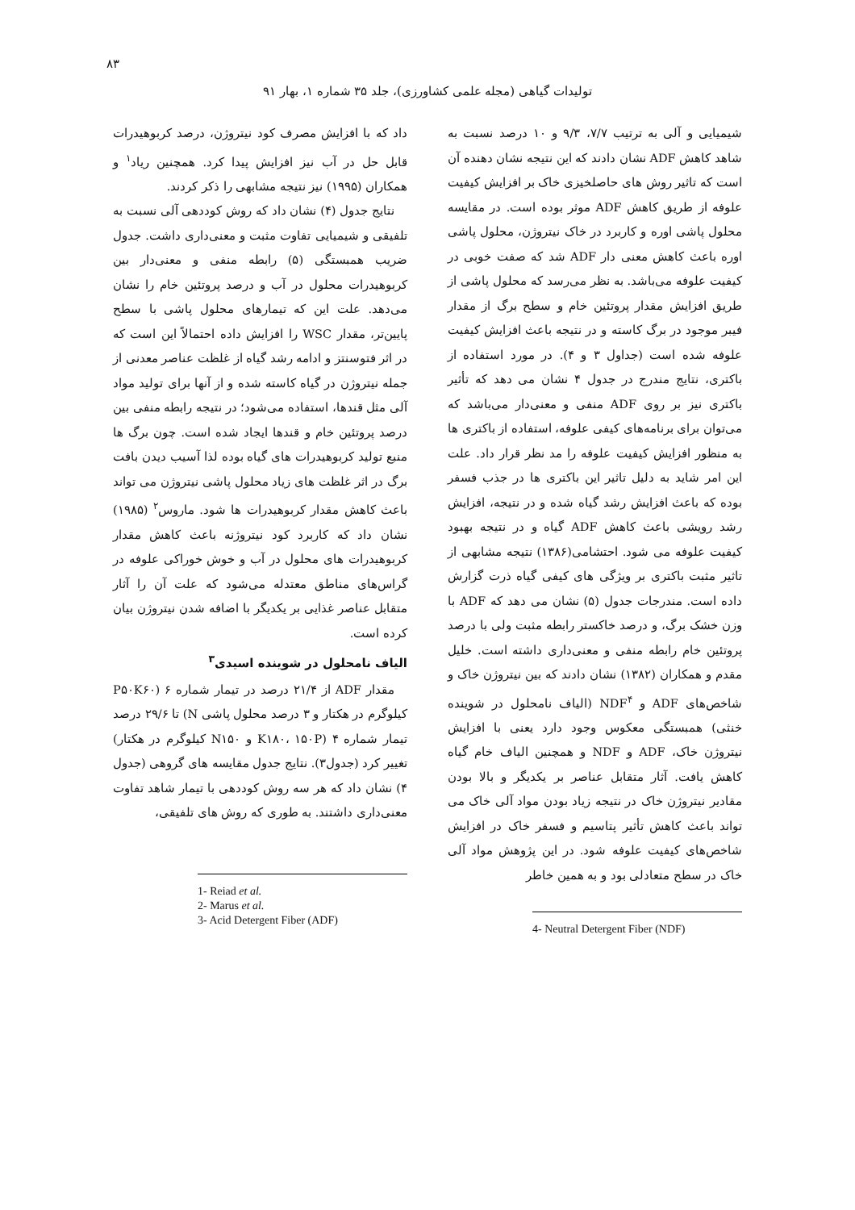۸۳
تولیدات گیاهی (مجله علمی کشاورزی)، جلد ۳۵ شماره ۱، بهار ۹۱
داد که با افزایش مصرف کود نیتروژن، درصد کربوهیدرات قابل حل در آب نیز افزایش پیدا کرد. همچنین ریاد<sup>۱</sup> و همکاران (۱۹۹۵) نیز نتیجه مشابهی را ذکر کردند.
نتایج جدول (۴) نشان داد که روش کوددهی آلی نسبت به تلفیقی و شیمیایی تفاوت مثبت و معنی‌داری داشت. جدول ضریب همبستگی (۵) رابطه منفی و معنی‌دار بین کربوهیدرات محلول در آب و درصد پروتئین خام را نشان می‌دهد. علت این که تیمارهای محلول پاشی با سطح پایین‌تر، مقدار WSC را افزایش داده احتمالاً این است که در اثر فتوسنتز و ادامه رشد گیاه از غلظت عناصر معدنی از جمله نیتروژن در گیاه کاسته شده و از آنها برای تولید مواد آلی مثل قندها، استفاده می‌شود؛ در نتیجه رابطه منفی بین درصد پروتئین خام و قندها ایجاد شده است. چون برگ ها منبع تولید کربوهیدرات های گیاه بوده لذا آسیب دیدن بافت برگ در اثر غلظت های زیاد محلول پاشی نیتروژن می تواند باعث کاهش مقدار کربوهیدرات ها شود. ماروس<sup>۲</sup> (۱۹۸۵) نشان داد که کاربرد کود نیتروژنه باعث کاهش مقدار کربوهیدرات های محلول در آب و خوش خوراکی علوفه در گراس‌های مناطق معتدله می‌شود که علت آن را آثار متقابل عناصر غذایی بر یکدیگر با اضافه شدن نیتروژن بیان کرده است.
الیاف نامحلول در شوینده اسیدی<sup>۳</sup>
مقدار ADF از ۲۱/۴ درصد در تیمار شماره ۶ (P۵۰K۶۰ کیلوگرم در هکتار و ۳ درصد محلول پاشی N) تا ۲۹/۶ درصد تیمار شماره ۴ (K۱۸۰، ۱۵۰P و N۱۵۰ کیلوگرم در هکتار) تغییر کرد (جدول۳). نتایج جدول مقایسه های گروهی (جدول ۴) نشان داد که هر سه روش کوددهی با تیمار شاهد تفاوت معنی‌داری داشتند. به طوری که روش های تلفیقی،
1- Reiad et al.
2- Marus et al.
3- Acid Detergent Fiber (ADF)
شیمیایی و آلی به ترتیب ۷/۷، ۹/۳ و ۱۰ درصد نسبت به شاهد کاهش ADF نشان دادند که این نتیجه نشان دهنده آن است که تاثیر روش های حاصلخیزی خاک بر افزایش کیفیت علوفه از طریق کاهش ADF موثر بوده است. در مقایسه محلول پاشی اوره و کاربرد در خاک نیتروژن، محلول پاشی اوره باعث کاهش معنی دار ADF شد که صفت خوبی در کیفیت علوفه می‌باشد. به نظر می‌رسد که محلول پاشی از طریق افزایش مقدار پروتئین خام و سطح برگ از مقدار فیبر موجود در برگ کاسته و در نتیجه باعث افزایش کیفیت علوفه شده است (جداول ۳ و ۴). در مورد استفاده از باکتری، نتایج مندرج در جدول ۴ نشان می دهد که تأثیر باکتری نیز بر روی ADF منفی و معنی‌دار می‌باشد که می‌توان برای برنامه‌های کیفی علوفه، استفاده از باکتری ها به منظور افزایش کیفیت علوفه را مد نظر قرار داد. علت این امر شاید به دلیل تاثیر این باکتری ها در جذب فسفر بوده که باعث افزایش رشد گیاه شده و در نتیجه، افزایش رشد رویشی باعث کاهش ADF گیاه و در نتیجه بهبود کیفیت علوفه می شود. احتشامی(۱۳۸۶) نتیجه مشابهی از تاثیر مثبت باکتری بر ویژگی های کیفی گیاه ذرت گزارش داده است. مندرجات جدول (۵) نشان می دهد که ADF با وزن خشک برگ، و درصد خاکستر رابطه مثبت ولی با درصد پروتئین خام رابطه منفی و معنی‌داری داشته است. خلیل مقدم و همکاران (۱۳۸۲) نشان دادند که بین نیتروژن خاک و شاخص‌های ADF و NDF<sup>۴</sup> (الیاف نامحلول در شوینده خنثی) همبستگی معکوس وجود دارد یعنی با افزایش نیتروژن خاک، ADF و NDF و همچنین الیاف خام گیاه کاهش یافت. آثار متقابل عناصر بر یکدیگر و بالا بودن مقادیر نیتروژن خاک در نتیجه زیاد بودن مواد آلی خاک می تواند باعث کاهش تأثیر پتاسیم و فسفر خاک در افزایش شاخص‌های کیفیت علوفه شود. در این پژوهش مواد آلی خاک در سطح متعادلی بود و به همین خاطر
4- Neutral Detergent Fiber (NDF)